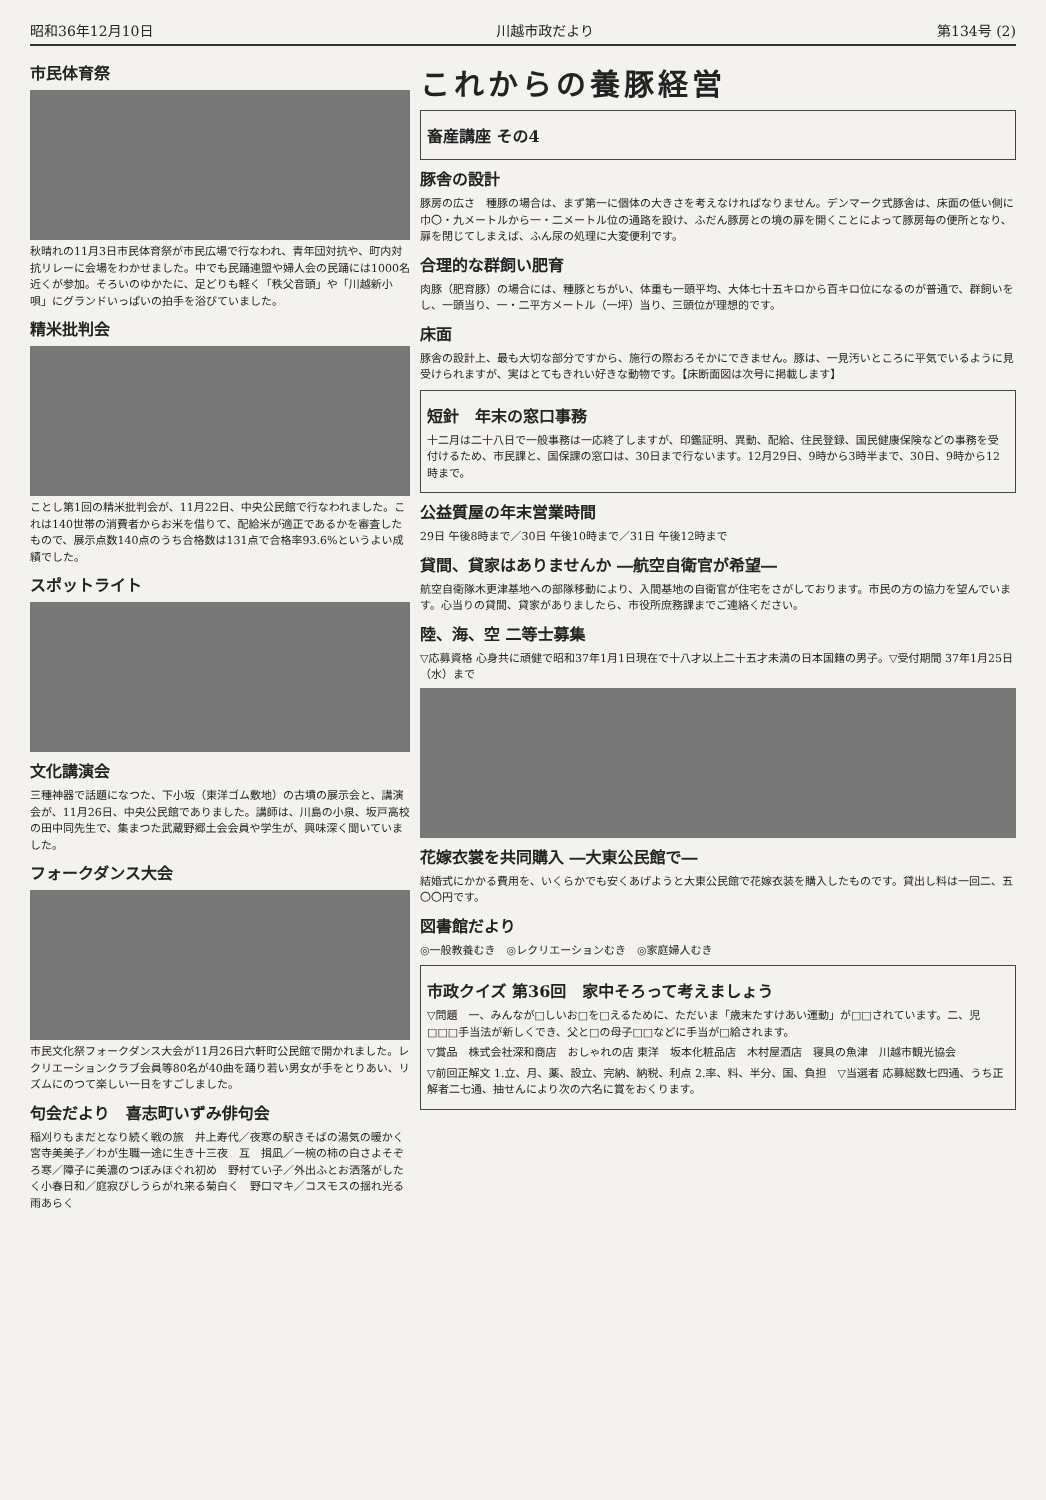昭和36年12月10日 川越市政だより 第134号 (2)
市民体育祭
秋晴れの11月3日市民体育祭が市民広場で行なわれ、青年団対抗や、町内対抗リレーに会場をわかせました。中でも民踊連盟や婦人会の民踊には1000名近くが参加。そろいのゆかたに、足どりも軽く「秩父音頭」や「川越新小唄」にグランドいっぱいの拍手を浴びていました。
精米批判会
ことし第1回の精米批判会が、11月22日、中央公民館で行なわれました。これは140世帯の消費者からお米を借りて、配給米が適正であるかを審査したもので、展示点数140点のうち合格数は131点で合格率93.6%というよい成績でした。
スポットライト
文化講演会
三種神器で話題になつた、下小坂（東洋ゴム敷地）の古墳の展示会と、講演会が、11月26日、中央公民館でありました。講師は、川島の小泉、坂戸高校の田中同先生で、集まつた武蔵野郷土会会員や学生が、興味深く聞いていました。
フォークダンス大会
市民文化祭フォークダンス大会が11月26日六軒町公民館で開かれました。レクリエーションクラブ会員等80名が40曲を踊り若い男女が手をとりあい、リズムにのつて楽しい一日をすごしました。
句会だより　喜志町いずみ俳句会
稲刈りもまだとなり続く戦の旅　井上寿代／夜寒の駅きそばの湯気の暖かく　宮寺美美子／わが生職一途に生き十三夜　互　揖凪／一椀の柿の白さよそぞろ寒／障子に美濃のつぼみほぐれ初め　野村てい子／外出ふとお洒落がしたく小春日和／庭寂びしうらがれ来る菊白く　野口マキ／コスモスの揺れ光る雨あらく
これからの養豚経営
畜産講座 その4
豚舎の設計
豚房の広さ　種豚の場合は、まず第一に個体の大きさを考えなければなりません。デンマーク式豚舎は、床面の低い側に巾〇・九メートルから一・二メートル位の通路を設け、ふだん豚房との境の扉を開くことによって豚房毎の便所となり、扉を閉じてしまえば、ふん尿の処理に大変便利です。
合理的な群飼い肥育
肉豚（肥育豚）の場合には、種豚とちがい、体重も一頭平均、大体七十五キロから百キロ位になるのが普通で、群飼いをし、一頭当り、一・二平方メートル（一坪）当り、三頭位が理想的です。
床面
豚舎の設計上、最も大切な部分ですから、施行の際おろそかにできません。豚は、一見汚いところに平気でいるように見受けられますが、実はとてもきれい好きな動物です。【床断面図は次号に掲載します】
短針　年末の窓口事務
十二月は二十八日で一般事務は一応終了しますが、印鑑証明、異動、配給、住民登録、国民健康保険などの事務を受付けるため、市民課と、国保課の窓口は、30日まで行ないます。12月29日、9時から3時半まで、30日、9時から12時まで。
公益質屋の年末営業時間
29日 午後8時まで／30日 午後10時まで／31日 午後12時まで
貸間、貸家はありませんか ―航空自衛官が希望―
航空自衛隊木更津基地への部隊移動により、入間基地の自衛官が住宅をさがしております。市民の方の協力を望んでいます。心当りの貸間、貸家がありましたら、市役所庶務課までご連絡ください。
陸、海、空 二等士募集
▽応募資格 心身共に頑健で昭和37年1月1日現在で十八才以上二十五才未満の日本国籍の男子。▽受付期間 37年1月25日（水）まで
花嫁衣裳を共同購入 ―大東公民館で―
結婚式にかかる費用を、いくらかでも安くあげようと大東公民館で花嫁衣装を購入したものです。貸出し料は一回二、五〇〇円です。
図書館だより
◎一般教養むき　◎レクリエーションむき　◎家庭婦人むき
市政クイズ 第36回　家中そろって考えましょう
▽問題　一、みんなが□しいお□を□えるために、ただいま「歳末たすけあい運動」が□□されています。二、児□□□手当法が新しくでき、父と□の母子□□などに手当が□給されます。
▽賞品　株式会社深和商店　おしゃれの店 東洋　坂本化粧品店　木村屋酒店　寝具の魚津　川越市観光協会
▽前回正解文 1.立、月、薬、設立、完納、納税、利点 2.率、料、半分、国、負担　▽当選者 応募総数七四通、うち正解者二七通、抽せんにより次の六名に賞をおくります。